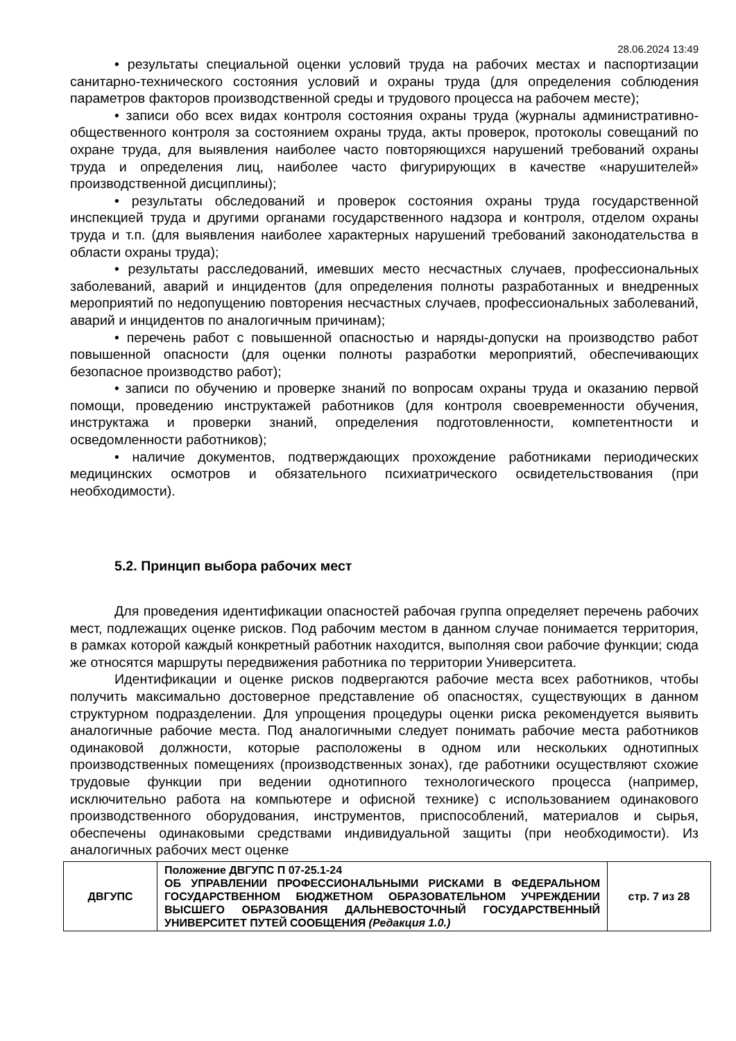28.06.2024 13:49
• результаты специальной оценки условий труда на рабочих местах и паспортизации санитарно-технического состояния условий и охраны труда (для определения соблюдения параметров факторов производственной среды и трудового процесса на рабочем месте);
• записи обо всех видах контроля состояния охраны труда (журналы административно-общественного контроля за состоянием охраны труда, акты проверок, протоколы совещаний по охране труда, для выявления наиболее часто повторяющихся нарушений требований охраны труда и определения лиц, наиболее часто фигурирующих в качестве «нарушителей» производственной дисциплины);
• результаты обследований и проверок состояния охраны труда государственной инспекцией труда и другими органами государственного надзора и контроля, отделом охраны труда и т.п. (для выявления наиболее характерных нарушений требований законодательства в области охраны труда);
• результаты расследований, имевших место несчастных случаев, профессиональных заболеваний, аварий и инцидентов (для определения полноты разработанных и внедренных мероприятий по недопущению повторения несчастных случаев, профессиональных заболеваний, аварий и инцидентов по аналогичным причинам);
• перечень работ с повышенной опасностью и наряды-допуски на производство работ повышенной опасности (для оценки полноты разработки мероприятий, обеспечивающих безопасное производство работ);
• записи по обучению и проверке знаний по вопросам охраны труда и оказанию первой помощи, проведению инструктажей работников (для контроля своевременности обучения, инструктажа и проверки знаний, определения подготовленности, компетентности и осведомленности работников);
• наличие документов, подтверждающих прохождение работниками периодических медицинских осмотров и обязательного психиатрического освидетельствования (при необходимости).
5.2. Принцип выбора рабочих мест
Для проведения идентификации опасностей рабочая группа определяет перечень рабочих мест, подлежащих оценке рисков. Под рабочим местом в данном случае понимается территория, в рамках которой каждый конкретный работник находится, выполняя свои рабочие функции; сюда же относятся маршруты передвижения работника по территории Университета.
Идентификации и оценке рисков подвергаются рабочие места всех работников, чтобы получить максимально достоверное представление об опасностях, существующих в данном структурном подразделении. Для упрощения процедуры оценки риска рекомендуется выявить аналогичные рабочие места. Под аналогичными следует понимать рабочие места работников одинаковой должности, которые расположены в одном или нескольких однотипных производственных помещениях (производственных зонах), где работники осуществляют схожие трудовые функции при ведении однотипного технологического процесса (например, исключительно работа на компьютере и офисной технике) с использованием одинакового производственного оборудования, инструментов, приспособлений, материалов и сырья, обеспечены одинаковыми средствами индивидуальной защиты (при необходимости). Из аналогичных рабочих мест оценке
| ДВГУПС | Положение ДВГУПС П 07-25.1-24 ОБ УПРАВЛЕНИИ ПРОФЕССИОНАЛЬНЫМИ РИСКАМИ В ФЕДЕРАЛЬНОМ ГОСУДАРСТВЕННОМ БЮДЖЕТНОМ ОБРАЗОВАТЕЛЬНОМ УЧРЕЖДЕНИИ ВЫСШЕГО ОБРАЗОВАНИЯ ДАЛЬНЕВОСТОЧНЫЙ ГОСУДАРСТВЕННЫЙ УНИВЕРСИТЕТ ПУТЕЙ СООБЩЕНИЯ (Редакция 1.0.) | стр. 7 из 28 |